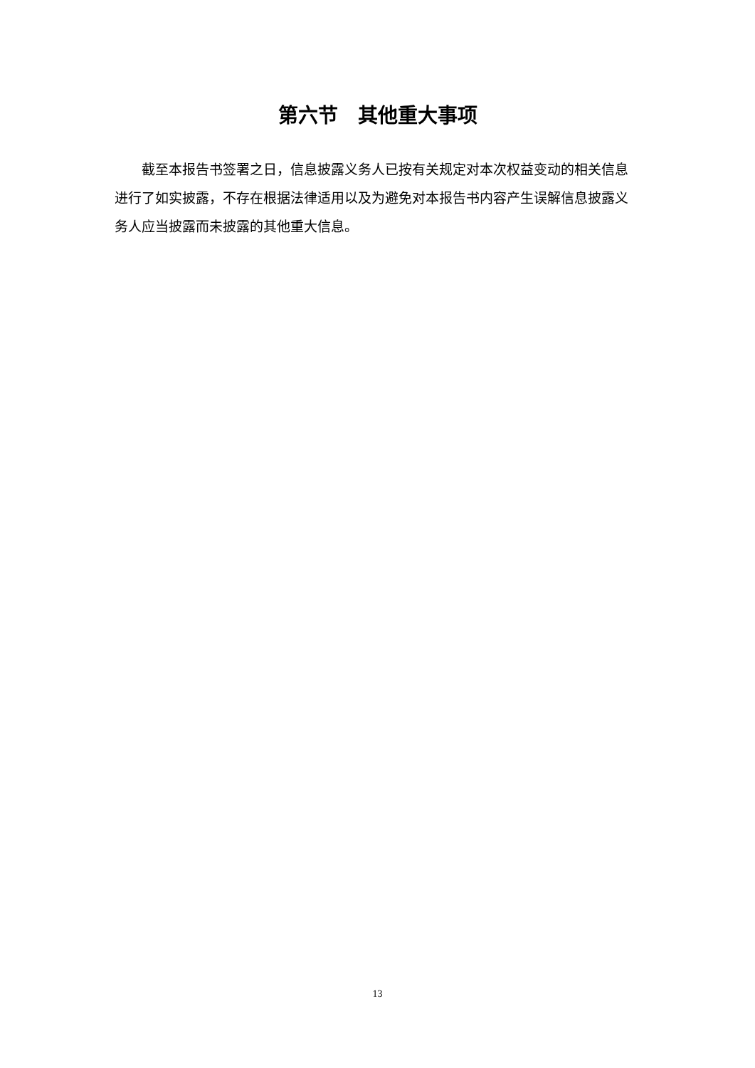第六节　其他重大事项
　　截至本报告书签署之日，信息披露义务人已按有关规定对本次权益变动的相关信息进行了如实披露，不存在根据法律适用以及为避免对本报告书内容产生误解信息披露义务人应当披露而未披露的其他重大信息。
13